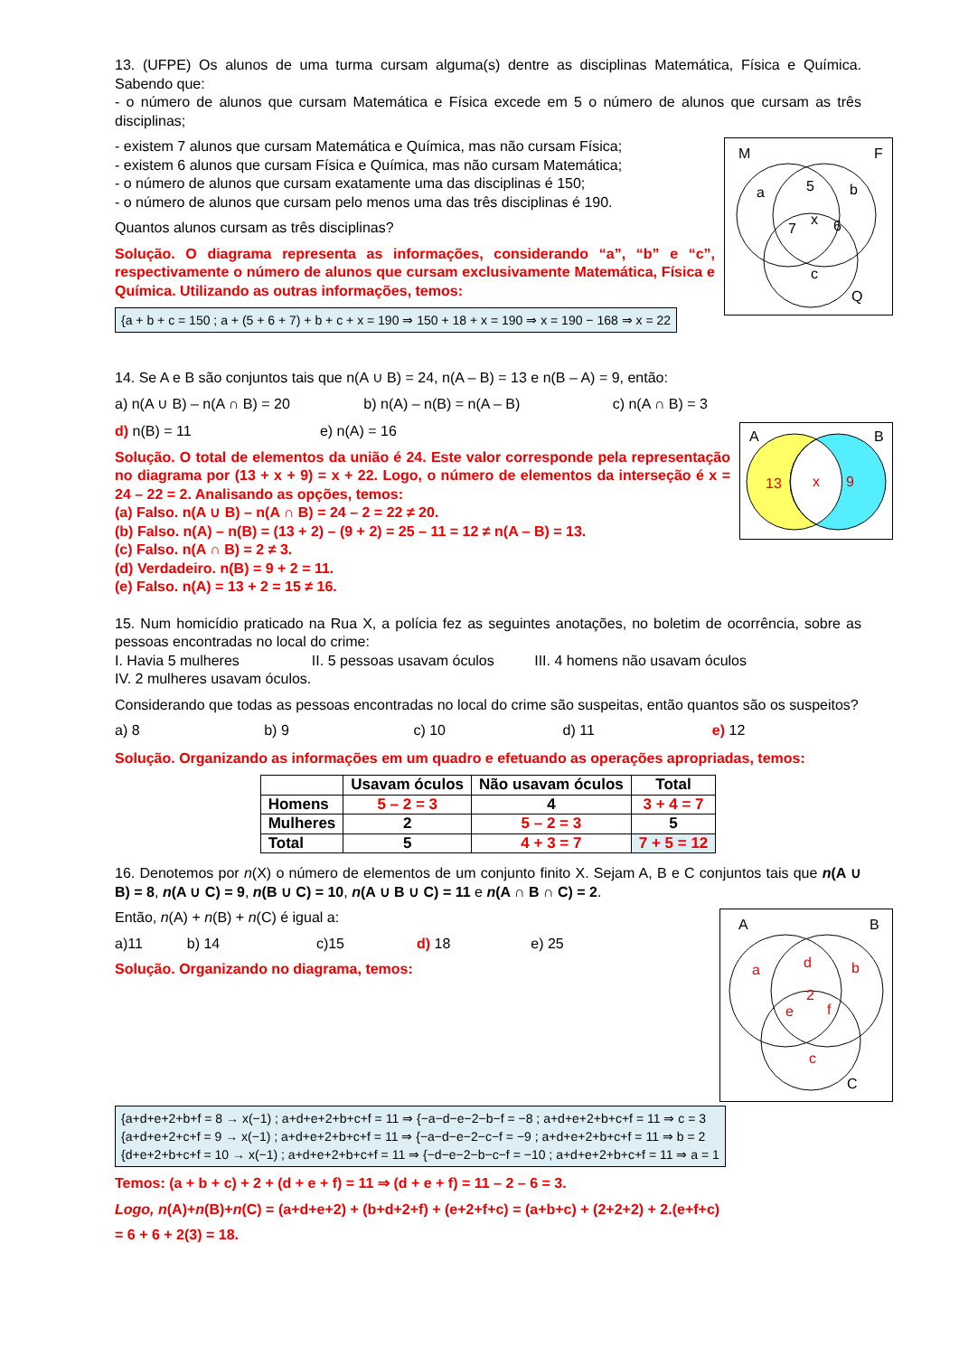13. (UFPE) Os alunos de uma turma cursam alguma(s) dentre as disciplinas Matemática, Física e Química. Sabendo que:
- o número de alunos que cursam Matemática e Física excede em 5 o número de alunos que cursam as três disciplinas;
M
F
a
5
b
x
7
6
c
Q
- existem 7 alunos que cursam Matemática e Química, mas não cursam Física;
- existem 6 alunos que cursam Física e Química, mas não cursam Matemática;
- o número de alunos que cursam exatamente uma das disciplinas é 150;
- o número de alunos que cursam pelo menos uma das três disciplinas é 190.
Quantos alunos cursam as três disciplinas?
Solução. O diagrama representa as informações, considerando “a”, “b” e “c”, respectivamente o número de alunos que cursam exclusivamente Matemática, Física e Química. Utilizando as outras informações, temos:
{a + b + c = 150 ; a + (5 + 6 + 7) + b + c + x = 190 ⇒ 150 + 18 + x = 190 ⇒ x = 190 − 168 ⇒ x = 22
14. Se A e B são conjuntos tais que n(A ∪ B) = 24, n(A – B) = 13 e n(B – A) = 9, então:
a) n(A ∪ B) – n(A ∩ B) = 20 b) n(A) – n(B) = n(A – B) c) n(A ∩ B) = 3
A
B
13
x
9
d) n(B) = 11 e) n(A) = 16
Solução. O total de elementos da união é 24. Este valor corresponde pela representação no diagrama por (13 + x + 9) = x + 22. Logo, o número de elementos da interseção é x = 24 – 22 = 2. Analisando as opções, temos:
(a) Falso. n(A ∪ B) – n(A ∩ B) = 24 – 2 = 22 ≠ 20.
(b) Falso. n(A) – n(B) = (13 + 2) – (9 + 2) = 25 – 11 = 12 ≠ n(A – B) = 13.
(c) Falso. n(A ∩ B) = 2 ≠ 3.
(d) Verdadeiro. n(B) = 9 + 2 = 11.
(e) Falso. n(A) = 13 + 2 = 15 ≠ 16.
15. Num homicídio praticado na Rua X, a polícia fez as seguintes anotações, no boletim de ocorrência, sobre as pessoas encontradas no local do crime:
I. Havia 5 mulheres II. 5 pessoas usavam óculos III. 4 homens não usavam óculos
IV. 2 mulheres usavam óculos.
Considerando que todas as pessoas encontradas no local do crime são suspeitas, então quantos são os suspeitos?
a) 8 b) 9 c) 10 d) 11 e) 12
Solução. Organizando as informações em um quadro e efetuando as operações apropriadas, temos:
| | Usavam óculos | Não usavam óculos | Total |
| --- | --- | --- | --- |
| Homens | 5 – 2 = 3 | 4 | 3 + 4 = 7 |
| Mulheres | 2 | 5 – 2 = 3 | 5 |
| Total | 5 | 4 + 3 = 7 | 7 + 5 = 12 |
16. Denotemos por n(X) o número de elementos de um conjunto finito X. Sejam A, B e C conjuntos tais que n(A ∪ B) = 8, n(A ∪ C) = 9, n(B ∪ C) = 10, n(A ∪ B ∪ C) = 11 e n(A ∩ B ∩ C) = 2.
A
B
a
d
b
2
e
f
c
C
Então, n(A) + n(B) + n(C) é igual a:
a)11 b) 14 c)15 d) 18 e) 25
Solução. Organizando no diagrama, temos:
{a+d+e+2+b+f = 8 → x(−1) ; a+d+e+2+b+c+f = 11 ⇒ {−a−d−e−2−b−f = −8 ; a+d+e+2+b+c+f = 11 ⇒ c = 3
{a+d+e+2+c+f = 9 → x(−1) ; a+d+e+2+b+c+f = 11 ⇒ {−a−d−e−2−c−f = −9 ; a+d+e+2+b+c+f = 11 ⇒ b = 2
{d+e+2+b+c+f = 10 → x(−1) ; a+d+e+2+b+c+f = 11 ⇒ {−d−e−2−b−c−f = −10 ; a+d+e+2+b+c+f = 11 ⇒ a = 1
Temos: (a + b + c) + 2 + (d + e + f) = 11 ⇒ (d + e + f) = 11 – 2 – 6 = 3.
Logo, n(A)+n(B)+n(C) = (a+d+e+2) + (b+d+2+f) + (e+2+f+c) = (a+b+c) + (2+2+2) + 2.(e+f+c)
= 6 + 6 + 2(3) = 18.